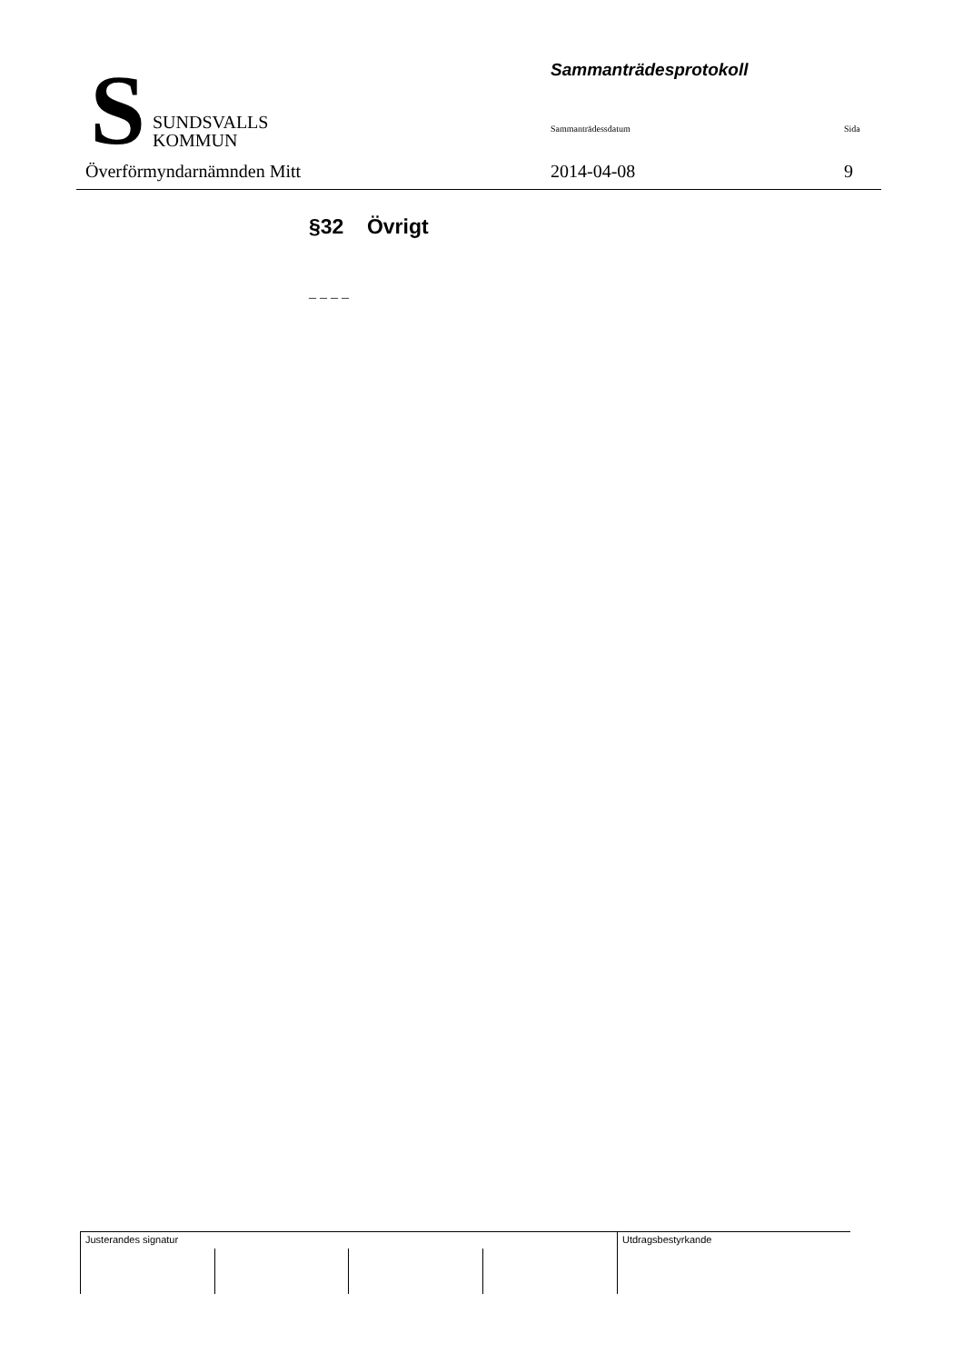S
SUNDSVALLS
KOMMUN
Överförmyndarnämnden Mitt
Sammanträdesprotokoll
Sammanträdessdatum Sida
2014-04-08 9
§32 Övrigt
– – – –
Justerandes signatur Utdragsbestyrkande